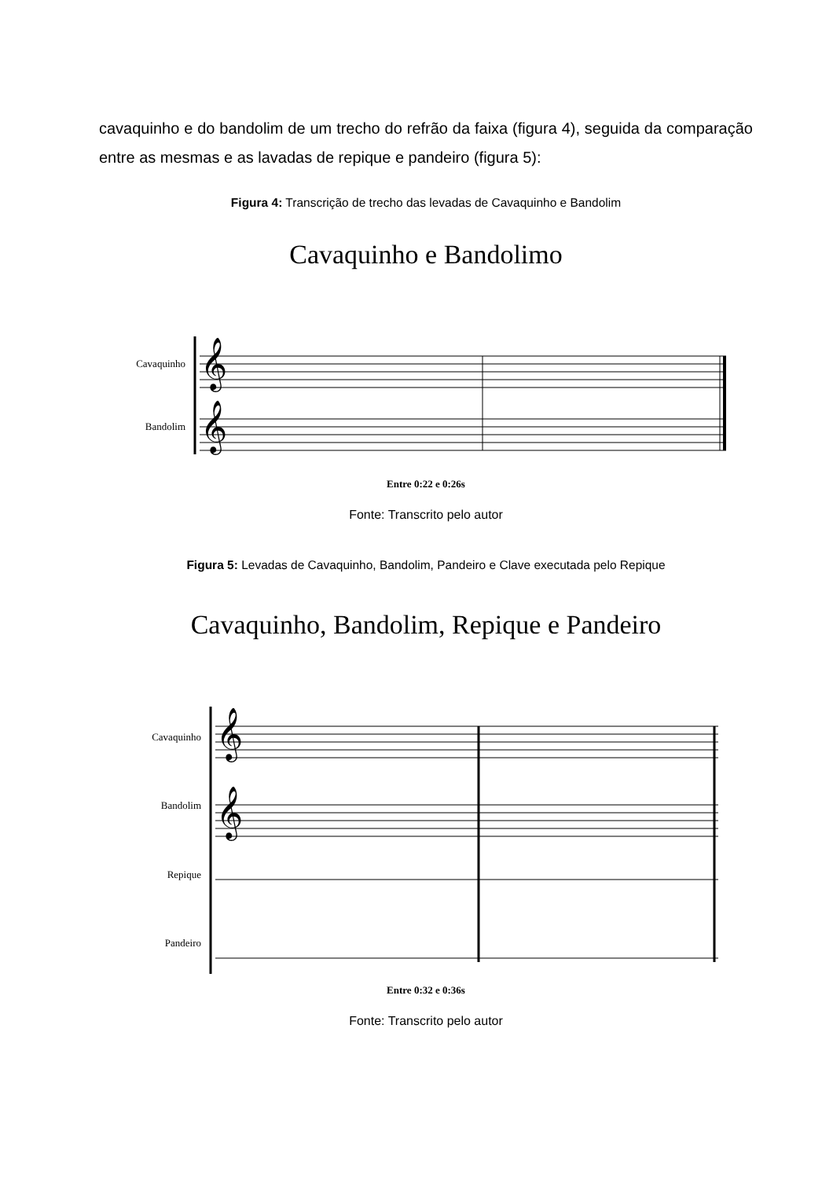cavaquinho e do bandolim de um trecho do refrão da faixa (figura 4), seguida da comparação entre as mesmas e as lavadas de repique e pandeiro (figura 5):
Figura 4: Transcrição de trecho das levadas de Cavaquinho e Bandolim
Cavaquinho e Bandolimo
Cavaquinho
Bandolim
𝄞
𝄞
Entre 0:22 e 0:26s
Fonte: Transcrito pelo autor
Figura 5: Levadas de Cavaquinho, Bandolim, Pandeiro e Clave executada pelo Repique
Cavaquinho, Bandolim, Repique e Pandeiro
Cavaquinho
Bandolim
Repique
Pandeiro
𝄞
𝄞
Entre 0:32 e 0:36s
Fonte: Transcrito pelo autor